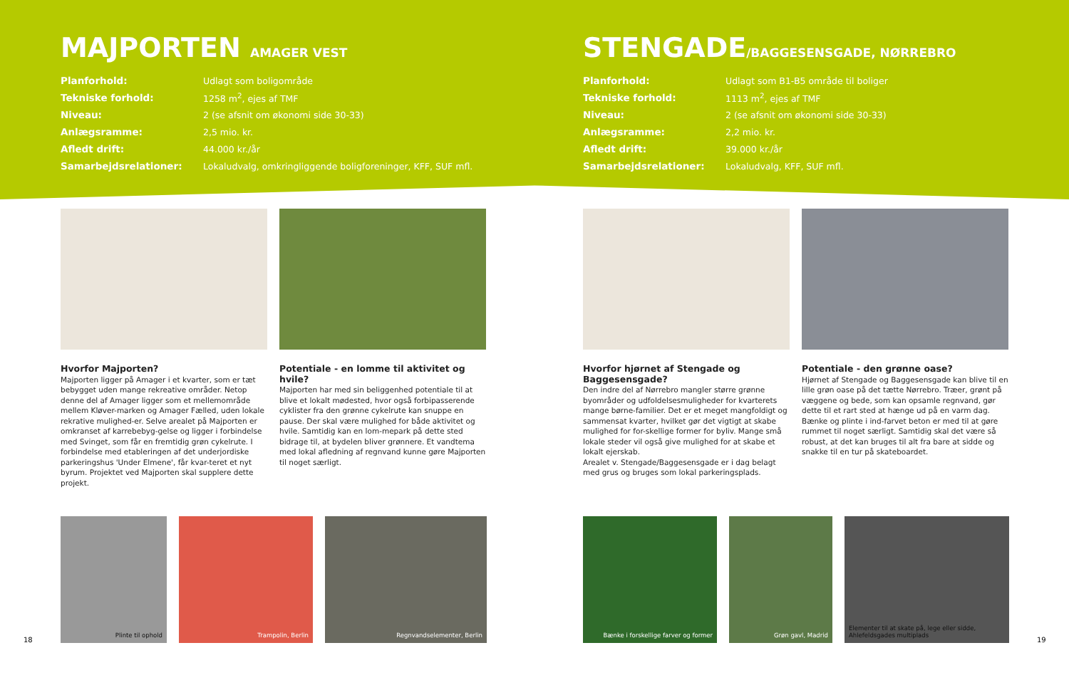MAJPORTEN AMAGER VEST
| Planforhold: | Udlagt som boligområde |
| Tekniske forhold: | 1258 m<sup>2</sup>, ejes af TMF |
| Niveau: | 2 (se afsnit om økonomi side 30-33) |
| Anlægsramme: | 2,5 mio. kr. |
| Afledt drift: | 44.000 kr./år |
| Samarbejdsrelationer: | Lokaludvalg, omkringliggende boligforeninger, KFF, SUF mfl. |
Hvorfor Majporten?
Majporten ligger på Amager i et kvarter, som er tæt bebygget uden mange rekreative områder. Netop denne del af Amager ligger som et mellemområde mellem Kløver-marken og Amager Fælled, uden lokale rekrative mulighed-er. Selve arealet på Majporten er omkranset af karrebebyg-gelse og ligger i forbindelse med Svinget, som får en fremtidig grøn cykelrute. I forbindelse med etableringen af det underjordiske parkeringshus 'Under Elmene', får kvar-teret et nyt byrum. Projektet ved Majporten skal supplere dette projekt.
Potentiale - en lomme til aktivitet og hvile?
Majporten har med sin beliggenhed potentiale til at blive et lokalt mødested, hvor også forbipasserende cyklister fra den grønne cykelrute kan snuppe en pause. Der skal være mulighed for både aktivitet og hvile. Samtidig kan en lom-mepark på dette sted bidrage til, at bydelen bliver grønnere. Et vandtema med lokal afledning af regnvand kunne gøre Majporten til noget særligt.
Plinte til ophold Trampolin, Berlin Regnvandselementer, Berlin
18
STENGADE/BAGGESENSGADE, NØRREBRO
| Planforhold: | Udlagt som B1-B5 område til boliger |
| Tekniske forhold: | 1113 m<sup>2</sup>, ejes af TMF |
| Niveau: | 2 (se afsnit om økonomi side 30-33) |
| Anlægsramme: | 2,2 mio. kr. |
| Afledt drift: | 39.000 kr./år |
| Samarbejdsrelationer: | Lokaludvalg, KFF, SUF mfl. |
Hvorfor hjørnet af Stengade og Baggesensgade?
Den indre del af Nørrebro mangler større grønne byområder og udfoldelsesmuligheder for kvarterets mange børne-familier. Det er et meget mangfoldigt og sammensat kvarter, hvilket gør det vigtigt at skabe mulighed for for-skellige former for byliv. Mange små lokale steder vil også give mulighed for at skabe et lokalt ejerskab.
Arealet v. Stengade/Baggesensgade er i dag belagt med grus og bruges som lokal parkeringsplads.
Potentiale - den grønne oase?
Hjørnet af Stengade og Baggesensgade kan blive til en lille grøn oase på det tætte Nørrebro. Træer, grønt på væggene og bede, som kan opsamle regnvand, gør dette til et rart sted at hænge ud på en varm dag. Bænke og plinte i ind-farvet beton er med til at gøre rummet til noget særligt. Samtidig skal det være så robust, at det kan bruges til alt fra bare at sidde og snakke til en tur på skateboardet.
Bænke i forskellige farver og former Grøn gavl, Madrid Elementer til at skate på, lege eller sidde, Ahlefeldsgades multiplads
19